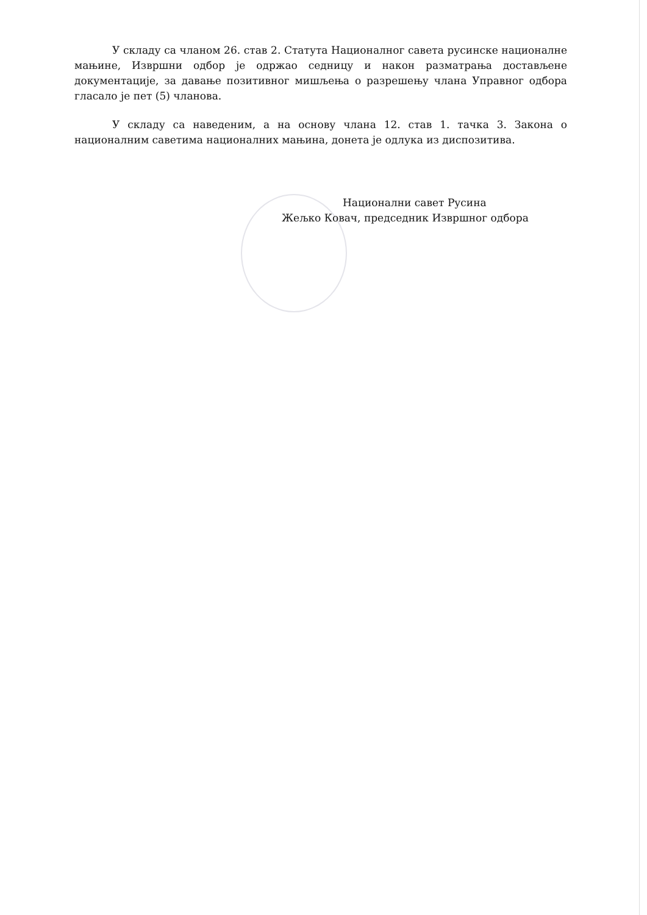У складу са чланом 26. став 2. Статута Националног савета русинске националне мањине, Извршни одбор је одржао седницу и након разматрања достављене документације, за давање позитивног мишљења о разрешењу члана Управног одбора гласало је пет (5) чланова.
У складу са наведеним, а на основу члана 12. став 1. тачка 3. Закона о националним саветима националних мањина, донета је одлука из диспозитива.
Национални савет Русина
Жељко Ковач, председник Извршног одбора